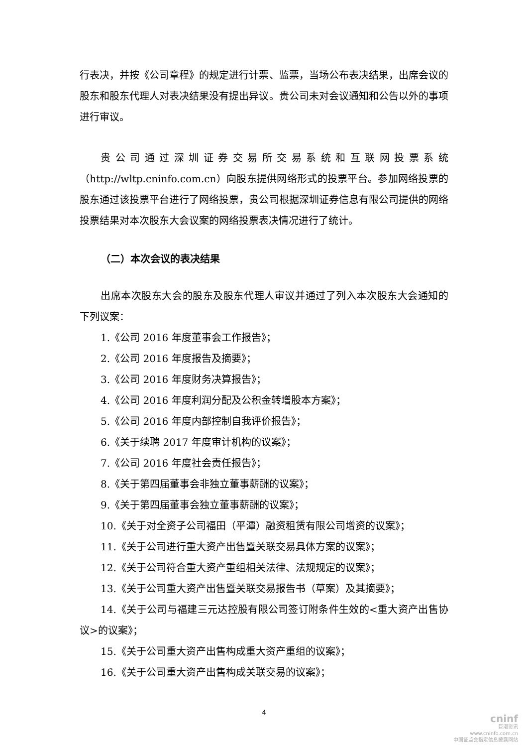行表决，并按《公司章程》的规定进行计票、监票，当场公布表决结果，出席会议的股东和股东代理人对表决结果没有提出异议。贵公司未对会议通知和公告以外的事项进行审议。
贵公司通过深圳证券交易所交易系统和互联网投票系统（http://wltp.cninfo.com.cn）向股东提供网络形式的投票平台。参加网络投票的股东通过该投票平台进行了网络投票，贵公司根据深圳证券信息有限公司提供的网络投票结果对本次股东大会议案的网络投票表决情况进行了统计。
（二）本次会议的表决结果
出席本次股东大会的股东及股东代理人审议并通过了列入本次股东大会通知的下列议案：
1.《公司 2016 年度董事会工作报告》；
2.《公司 2016 年度报告及摘要》；
3.《公司 2016 年度财务决算报告》；
4.《公司 2016 年度利润分配及公积金转增股本方案》；
5.《公司 2016 年度内部控制自我评价报告》；
6.《关于续聘 2017 年度审计机构的议案》；
7.《公司 2016 年度社会责任报告》；
8.《关于第四届董事会非独立董事薪酬的议案》；
9.《关于第四届董事会独立董事薪酬的议案》；
10.《关于对全资子公司福田（平潭）融资租赁有限公司增资的议案》；
11.《关于公司进行重大资产出售暨关联交易具体方案的议案》；
12.《关于公司符合重大资产重组相关法律、法规规定的议案》；
13.《关于公司重大资产出售暨关联交易报告书（草案）及其摘要》；
14.《关于公司与福建三元达控股有限公司签订附条件生效的<重大资产出售协议>的议案》；
15.《关于公司重大资产出售构成重大资产重组的议案》；
16.《关于公司重大资产出售构成关联交易的议案》；
4
cninf
巨潮资讯
www.cninfo.com.cn
中国证监会指定信息披露网站